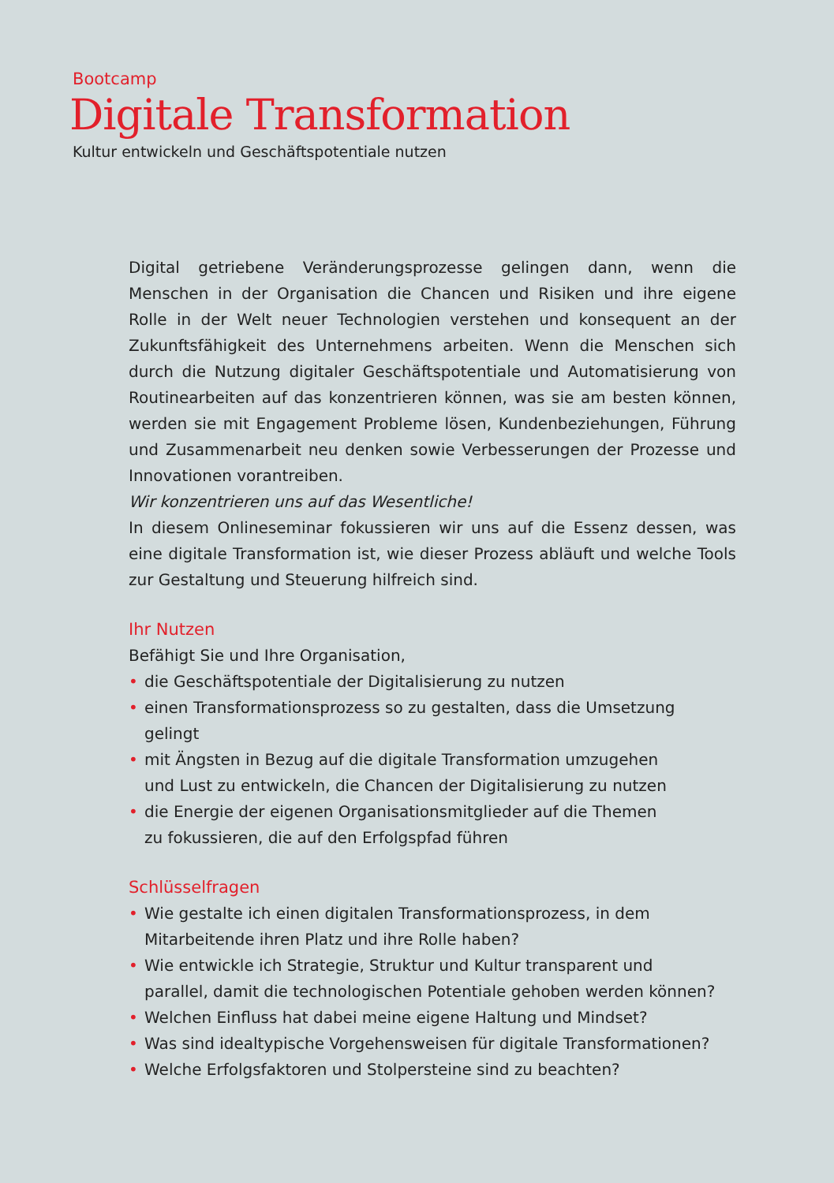Bootcamp
Digitale Transformation
Kultur entwickeln und Geschäftspotentiale nutzen
Digital getriebene Veränderungsprozesse gelingen dann, wenn die Menschen in der Organisation die Chancen und Risiken und ihre eigene Rolle in der Welt neuer Technologien verstehen und konsequent an der Zukunftsfähigkeit des Unternehmens arbeiten. Wenn die Menschen sich durch die Nutzung digitaler Geschäftspotentiale und Automatisierung von Routinearbeiten auf das konzentrieren können, was sie am besten können, werden sie mit Engagement Probleme lösen, Kundenbeziehungen, Führung und Zusammenarbeit neu denken sowie Verbesserungen der Prozesse und Innovationen vorantreiben.
Wir konzentrieren uns auf das Wesentliche!
In diesem Onlineseminar fokussieren wir uns auf die Essenz dessen, was eine digitale Transformation ist, wie dieser Prozess abläuft und welche Tools zur Gestaltung und Steuerung hilfreich sind.
Ihr Nutzen
Befähigt Sie und Ihre Organisation,
• die Geschäftspotentiale der Digitalisierung zu nutzen
• einen Transformationsprozess so zu gestalten, dass die Umsetzung
gelingt
• mit Ängsten in Bezug auf die digitale Transformation umzugehen
und Lust zu entwickeln, die Chancen der Digitalisierung zu nutzen
• die Energie der eigenen Organisationsmitglieder auf die Themen
zu fokussieren, die auf den Erfolgspfad führen
Schlüsselfragen
• Wie gestalte ich einen digitalen Transformationsprozess, in dem
Mitarbeitende ihren Platz und ihre Rolle haben?
• Wie entwickle ich Strategie, Struktur und Kultur transparent und
parallel, damit die technologischen Potentiale gehoben werden können?
• Welchen Einfluss hat dabei meine eigene Haltung und Mindset?
• Was sind idealtypische Vorgehensweisen für digitale Transformationen?
• Welche Erfolgsfaktoren und Stolpersteine sind zu beachten?